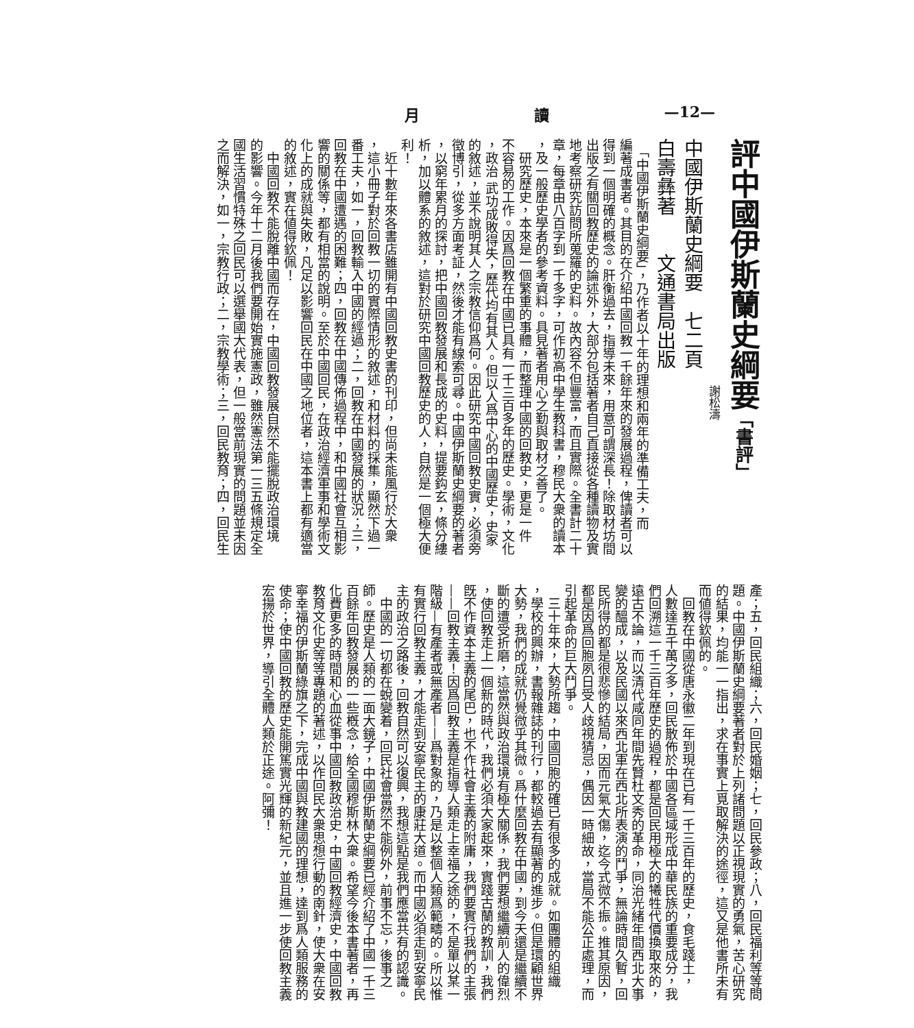月 讀 —12—
評中國伊斯蘭史綱要「書評」
謝松濤
中國伊斯蘭史綱要　七二頁
白壽彝著　　文通書局出版
　「中國伊斯蘭史綱要」，乃作者以十年的理想和兩年的準備工夫，而
編著成書者。其目的在介紹中國回教一千餘年來的發展過程，俾讀者可以
得到一個明確的概念。肝衡過去，指導未來，用意可謂深長！除取材坊間
出版之有關回教歷史的論述外，大部分包括著者自己直接從各種讀物及實
地考察研究訪問所蒐羅的史料。故內容不但豐富，而且實際。全書計二十
章，每章由八百字到一千多字，可作初高中學生教科書，穆民大衆的讀本
，及一般歷史學者的參考資料。具見著者用心之勤與取材之善了。
　研究歷史，本來是一個繁重的事體，而整理中國的回教史，更是一件
不容易的工作。因爲回教在中國已具有一千三百多年的歷史。學術，文化
，政治 武功成敗得失，歷代均有其人。但以人爲中心的中國歷史，史家
的敘述，並不說明其人之宗教信仰爲何。因此研究中國回教史實，必須旁
徵博引，從多方面考証，然後才能有線索可尋。中國伊斯蘭史綱要的著者
，以窮年累月的探討，把中國回教發展和長成的史料，提要鈎玄，條分縷
析，加以體系的敘述，這對於研究中國回教歷史的人，自然是一個極大便
利！
　近十數年來各書店雖開有中國回教史書的刊印，但尚未能風行於大衆
，這小冊子對於回教一切的實際情形的敘述，和材料的採集，顯然下過一
番工夫，如一，回教輸入中國的經過；二，回教在中國發展的狀況；三，
回教在中國遭遇的困難；四，回教在中國傳佈過程中，和中國社會互相影
響的關係等，都有相當的說明。至於中國回民，在政治經濟軍事和學術文
化上的成就與失敗，凡足以影響回民在中國之地位者，這本書上都有適當
的敘述，實在値得欽佩！
　中國回教不能脫離中國而存在，中國回教發展自然不能擺脫政治環境
的影響。今年十二月後我們要開始實施憲政，雖然憲法第一三五條規定全
國生活習慣特殊之回民可以選舉國大代表，但一般當前現實的問題並未因
之而解決，如一，宗教行政；二，宗教學術；三，回民教育；四，回民生
產；五，回民組織；六，回民婚姻；七，回民參政；八，回民福利等等問
題。中國伊斯蘭史綱要著者對於上列諸問題以正視現實的勇氣，苦心研究
的結果，均能一一指出，求在事實上覓取解決的途徑，這又是他書所未有
而値得欽佩的。
　回教在中國從唐永徽二年到現在已有一千三百年的歷史，食毛踐土，
人數達五千萬之多，回民散佈於中國各區域形成中華民族的重要成分，我
們回溯這一千三百年歷史的過程，都是回民用極大的犧牲代價換取來的，
遠古不論，而以清代咸同年間先賢杜文秀的革命，同治光緒年間西北大事
變的醞成，以及民國以來西北軍在西北所表演的鬥爭，無論時間久暫，回
民所得的都是很悲慘的結局，因而元氣大傷，迄今式微不振。推其原因，
都是因爲回胞夙日受人歧視猜忌，偶因一時細故，當局不能公正處理，而
引起革命的巨大鬥爭。
　三十年來，大勢所趨，中國回胞的確已有很多的成就。如團體的組織
，學校的興辦，書報雜誌的刊行，都較過去有顯著的進步。但是環顧世界
大勢，我們的成就仍覺微乎其微。爲什麼回教在中國，到今天還是繼續不
斷的遭受折磨，這當然與政治環境有極大關係，我們要想繼續前人的偉烈
，使回教走上一個新的時代，我們必須大家起來，實踐古蘭的教訓，我們
旣不作資本主義的尾巴，也不作社會主義的附庸，我們要實行我們的主張
——回教主義！因爲回教主義是指導人類走上幸福之途的，不是單以某一
階級—有產者或無產者——爲對象的，乃是以整個人類爲範疇的。所以惟
有實行回教主義，才能走到安寧民主的康莊大道。而中國必須走到安寧民
主的政治之路後，回教自然可以復興，我想這點是我們應當共有的認識。
　中國的一切都在蛻變着，回民社會當然不能例外，前事不忘，後事之
師。歷史是人類的一面大鏡子，中國伊斯蘭史綱要已經介紹了中國一千三
百餘年回教發展的一些槪念，給全國穆斯林大衆。希望今後本書著者，再
化費更多的時間和心血從事中國回教政治史，中國回教經濟史，中國回教
教育文化史等等專題的著述，以作回民大衆思想行動的南針，使大衆在安
寧幸福的伊斯蘭綠旗之下，完成中國與教建國的理想，達到爲人類服務的
使命；使中國回教的歷史能開篤實光輝的新紀元，並且進一步使回教主義
宏揚於世界，導引全體人類於正途。阿彌！